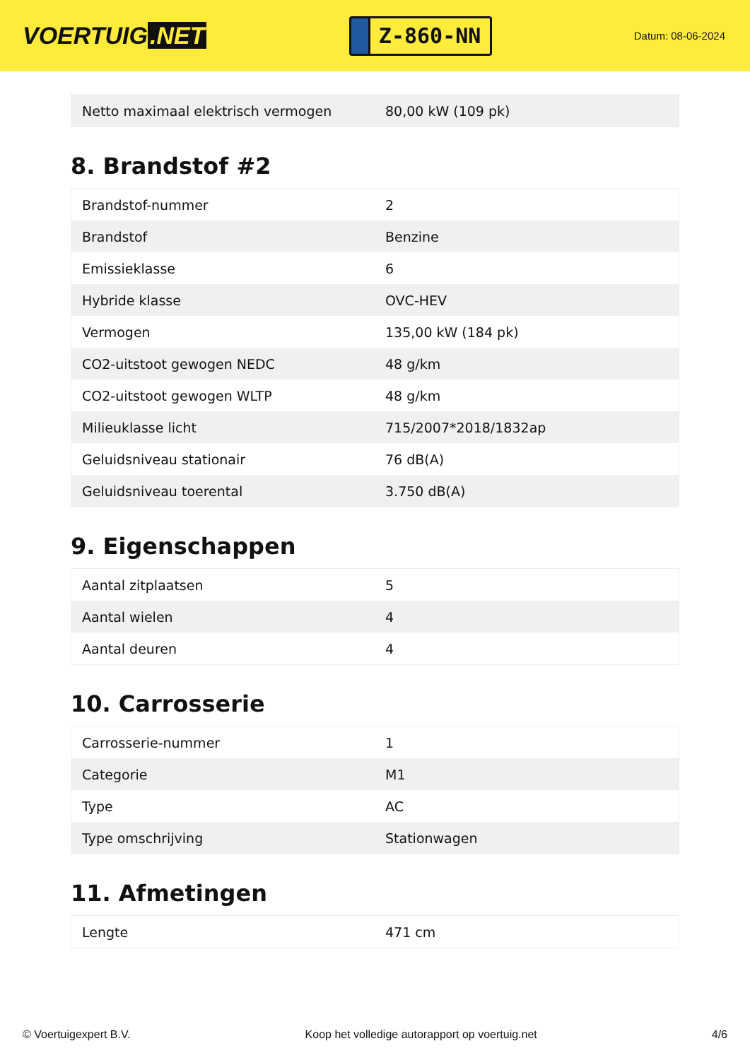VOERTUIG.NET
Z-860-NN
Datum: 08-06-2024
| Netto maximaal elektrisch vermogen | 80,00 kW (109 pk) |
8. Brandstof #2
| Brandstof-nummer | 2 |
| Brandstof | Benzine |
| Emissieklasse | 6 |
| Hybride klasse | OVC-HEV |
| Vermogen | 135,00 kW (184 pk) |
| CO2-uitstoot gewogen NEDC | 48 g/km |
| CO2-uitstoot gewogen WLTP | 48 g/km |
| Milieuklasse licht | 715/2007*2018/1832ap |
| Geluidsniveau stationair | 76 dB(A) |
| Geluidsniveau toerental | 3.750 dB(A) |
9. Eigenschappen
| Aantal zitplaatsen | 5 |
| Aantal wielen | 4 |
| Aantal deuren | 4 |
10. Carrosserie
| Carrosserie-nummer | 1 |
| Categorie | M1 |
| Type | AC |
| Type omschrijving | Stationwagen |
11. Afmetingen
| Lengte | 471 cm |
© Voertuigexpert B.V. Koop het volledige autorapport op voertuig.net 4/6